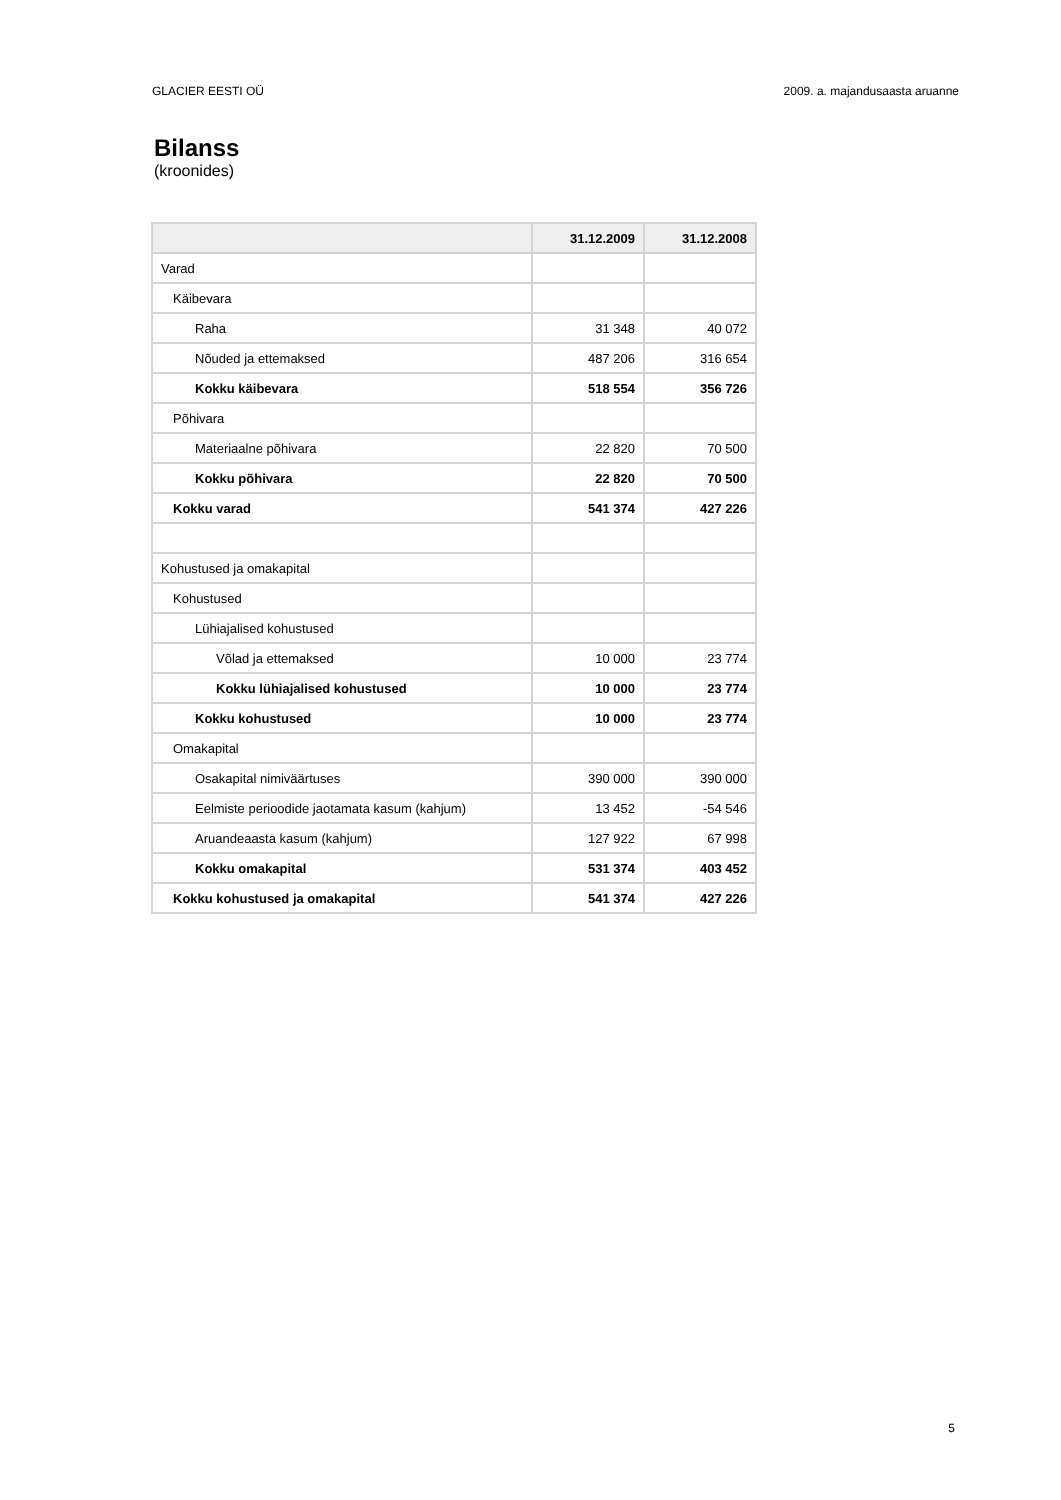GLACIER EESTI OÜ 2009. a. majandusaasta aruanne
Bilanss
(kroonides)
| | 31.12.2009 | 31.12.2008 |
| --- | --- | --- |
| Varad | | |
| Käibevara | | |
| Raha | 31 348 | 40 072 |
| Nõuded ja ettemaksed | 487 206 | 316 654 |
| Kokku käibevara | 518 554 | 356 726 |
| Põhivara | | |
| Materiaalne põhivara | 22 820 | 70 500 |
| Kokku põhivara | 22 820 | 70 500 |
| Kokku varad | 541 374 | 427 226 |
| Kohustused ja omakapital | | |
| Kohustused | | |
| Lühiajalised kohustused | | |
| Võlad ja ettemaksed | 10 000 | 23 774 |
| Kokku lühiajalised kohustused | 10 000 | 23 774 |
| Kokku kohustused | 10 000 | 23 774 |
| Omakapital | | |
| Osakapital nimiväärtuses | 390 000 | 390 000 |
| Eelmiste perioodide jaotamata kasum (kahjum) | 13 452 | -54 546 |
| Aruandeaasta kasum (kahjum) | 127 922 | 67 998 |
| Kokku omakapital | 531 374 | 403 452 |
| Kokku kohustused ja omakapital | 541 374 | 427 226 |
5